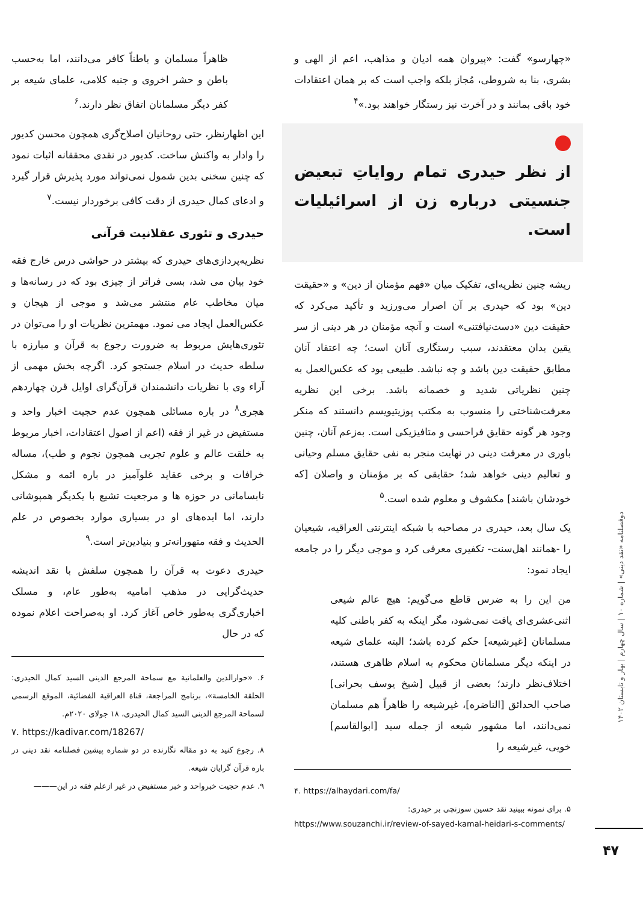دوفصلنامه «نقد دینی» | شماره ۱۰ | سال چهارم | بهار و تابستان ۱۴۰۲
۴۷
«چهارسو» گفت: «پیروان همه ادیان و مذاهب، اعم از الهی و بشری، بنا به شروطی، مُجاز بلکه واجب است که بر همان اعتقادات خود باقی بمانند و در آخرت نیز رستگار خواهند بود.»<sup>۴</sup>
از نظر حیدری تمام روایاتِ تبعیض جنسیتی درباره زن از اسرائیلیات است.
ریشه چنین نظریه‌ای، تفکیک میان «فهم مؤمنان از دین» و «حقیقت دین» بود که حیدری بر آن اصرار می‌ورزید و تأکید می‌کرد که حقیقت دین «دست‌نیافتنی» است و آنچه مؤمنان در هر دینی از سر یقین بدان معتقدند، سبب رستگاری آنان است؛ چه اعتقاد آنان مطابق حقیقت دین باشد و چه نباشد. طبیعی بود که عکس‌العمل به چنین نظریاتی شدید و خصمانه باشد. برخی این نظریه معرفت‌شناختی را منسوب به مکتب پوزیتیویسم دانستند که منکر وجود هر گونه حقایق فراحسی و متافیزیکی است. به‌زعم آنان، چنین باوری در معرفت دینی در نهایت منجر به نفی حقایق مسلم وحیانی و تعالیم دینی خواهد شد؛ حقایقی که بر مؤمنان و واصلان [که خودشان باشند] مکشوف و معلوم شده است.<sup>۵</sup>
یک سال بعد، حیدری در مصاحبه با شبکه اینترنتی العراقیه، شیعیان را -همانند اهل‌سنت- تکفیری معرفی کرد و موجی دیگر را در جامعه ایجاد نمود:
من این را به ضرس قاطع می‌گویم: هیچ عالم شیعی اثنی‌عشری‌ای یافت نمی‌شود، مگر اینکه به کفر باطنی کلیه مسلمانان [غیرشیعه] حکم کرده باشد؛ البته علمای شیعه در اینکه دیگر مسلمانان محکوم به اسلام ظاهری هستند، اختلاف‌نظر دارند؛ بعضی از قبیل [شیخ یوسف بحرانی] صاحب الحدائق [الناضره]، غیرشیعه را ظاهراً هم مسلمان نمی‌دانند، اما مشهور شیعه از جمله سید [ابوالقاسم] خویی، غیرشیعه را
۴. https://alhaydari.com/fa/
۵. برای نمونه ببینید نقد حسین سوزنچی بر حیدری:
https://www.souzanchi.ir/review-of-sayed-kamal-heidari-s-comments/
ظاهراً مسلمان و باطناً کافر می‌دانند، اما به‌حسب باطن و حشر اخروی و جنبه کلامی، علمای شیعه بر کفر دیگر مسلمانان اتفاق نظر دارند.<sup>۶</sup>
این اظهارنظر، حتی روحانیان اصلاح‌گری همچون محسن کدیور را وادار به واکنش ساخت. کدیور در نقدی محققانه اثبات نمود که چنین سخنی بدین شمول نمی‌تواند مورد پذیرش قرار گیرد و ادعای کمال حیدری از دقت کافی برخوردار نیست.<sup>۷</sup>
حیدری و تئوری عقلانیت قرآنی
نظریه‌پردازی‌های حیدری که بیشتر در حواشی درس خارج فقه خود بیان می شد، بسی فراتر از چیزی بود که در رسانه‌ها و میان مخاطب عام منتشر می‌شد و موجی از هیجان و عکس‌العمل ایجاد می نمود. مهمترین نظریات او را می‌توان در تئوری‌هایش مربوط به ضرورت رجوع به قرآن و مبارزه با سلطه حدیث در اسلام جستجو کرد. اگرچه بخش مهمی از آراء وی با نظریات دانشمندان قرآن‌گرای اوایل قرن چهاردهم هجری<sup>۸</sup> در باره مسائلی همچون عدم حجیت اخبار واحد و مستفیض در غیر از فقه (اعم از اصول اعتقادات، اخبار مربوط به خلقت عالم و علوم تجربی همچون نجوم و طب)، مساله خرافات و برخی عقاید غلوآمیز در باره ائمه و مشکل نابسامانی در حوزه ها و مرجعیت تشیع با یکدیگر همپوشانی دارند، اما ایده‌های او در بسیاری موارد بخصوص در علم الحدیث و فقه متهورانه‌تر و بنیادین‌تر است.<sup>۹</sup>
حیدری دعوت به قرآن را همچون سلفش با نقد اندیشه حدیث‌گرایی در مذهب امامیه به‌طور عام، و مسلک اخباری‌گری به‌طور خاص آغاز کرد. او به‌صراحت اعلام نموده که در حال
۶. «حوارالدین والعلمانیة مع سماحة المرجع الدینی السید کمال الحیدری: الحلقة الخامسة»، برنامج المراجعة، قناة العراقیة الفضائیة، الموقع الرسمی لسماحة المرجع الدینی السید کمال الحیدری، ۱۸ جولای ۲۰۲۰م.
۷. https://kadivar.com/18267/
۸. رجوع کنید به دو مقاله نگارنده در دو شماره پیشین فصلنامه نقد دینی در باره قرآن گرایان شیعه.
۹. عدم حجیت خبرواحد و خبر مستفیض در غیر ازعلم فقه در این———